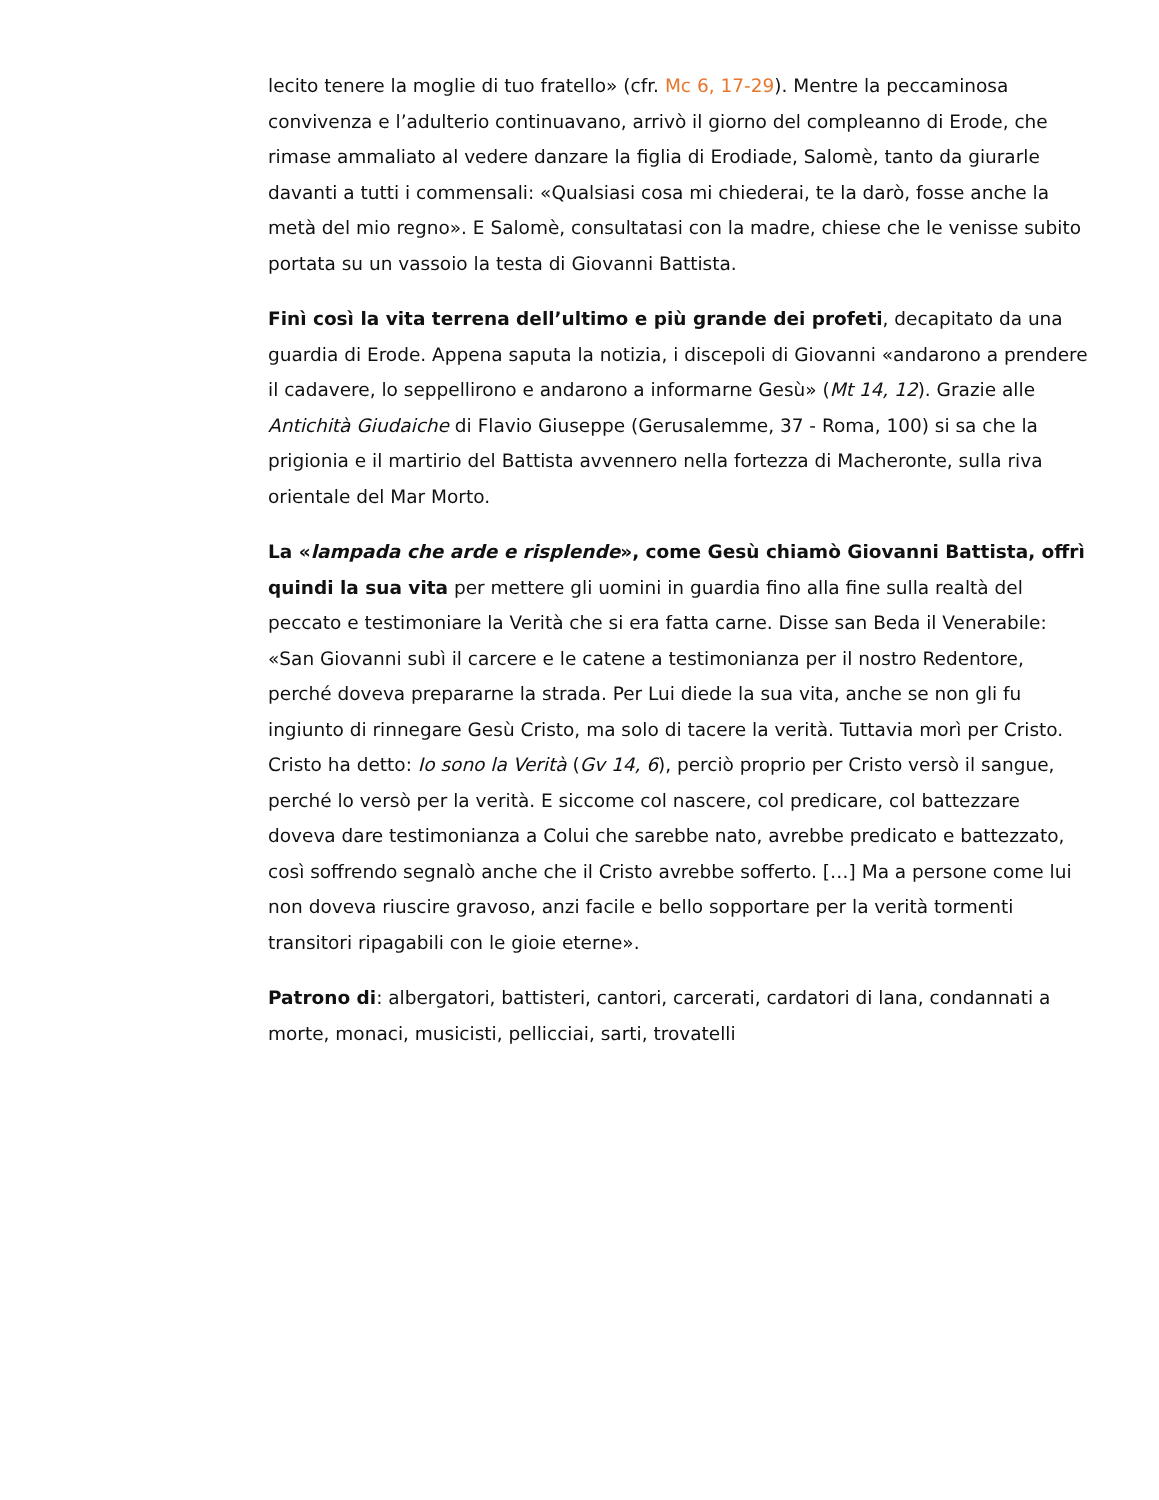lecito tenere la moglie di tuo fratello» (cfr. Mc 6, 17-29). Mentre la peccaminosa convivenza e l’adulterio continuavano, arrivò il giorno del compleanno di Erode, che rimase ammaliato al vedere danzare la figlia di Erodiade, Salomè, tanto da giurarle davanti a tutti i commensali: «Qualsiasi cosa mi chiederai, te la darò, fosse anche la metà del mio regno». E Salomè, consultatasi con la madre, chiese che le venisse subito portata su un vassoio la testa di Giovanni Battista.
Finì così la vita terrena dell’ultimo e più grande dei profeti, decapitato da una guardia di Erode. Appena saputa la notizia, i discepoli di Giovanni «andarono a prendere il cadavere, lo seppellirono e andarono a informarne Gesù» (Mt 14, 12). Grazie alle Antichità Giudaiche di Flavio Giuseppe (Gerusalemme, 37 - Roma, 100) si sa che la prigionia e il martirio del Battista avvennero nella fortezza di Macheronte, sulla riva orientale del Mar Morto.
La «lampada che arde e risplende», come Gesù chiamò Giovanni Battista, offrì quindi la sua vita per mettere gli uomini in guardia fino alla fine sulla realtà del peccato e testimoniare la Verità che si era fatta carne. Disse san Beda il Venerabile: «San Giovanni subì il carcere e le catene a testimonianza per il nostro Redentore, perché doveva prepararne la strada. Per Lui diede la sua vita, anche se non gli fu ingiunto di rinnegare Gesù Cristo, ma solo di tacere la verità. Tuttavia morì per Cristo. Cristo ha detto: Io sono la Verità (Gv 14, 6), perciò proprio per Cristo versò il sangue, perché lo versò per la verità. E siccome col nascere, col predicare, col battezzare doveva dare testimonianza a Colui che sarebbe nato, avrebbe predicato e battezzato, così soffrendo segnalò anche che il Cristo avrebbe sofferto. […] Ma a persone come lui non doveva riuscire gravoso, anzi facile e bello sopportare per la verità tormenti transitori ripagabili con le gioie eterne».
Patrono di: albergatori, battisteri, cantori, carcerati, cardatori di lana, condannati a morte, monaci, musicisti, pellicciai, sarti, trovatelli